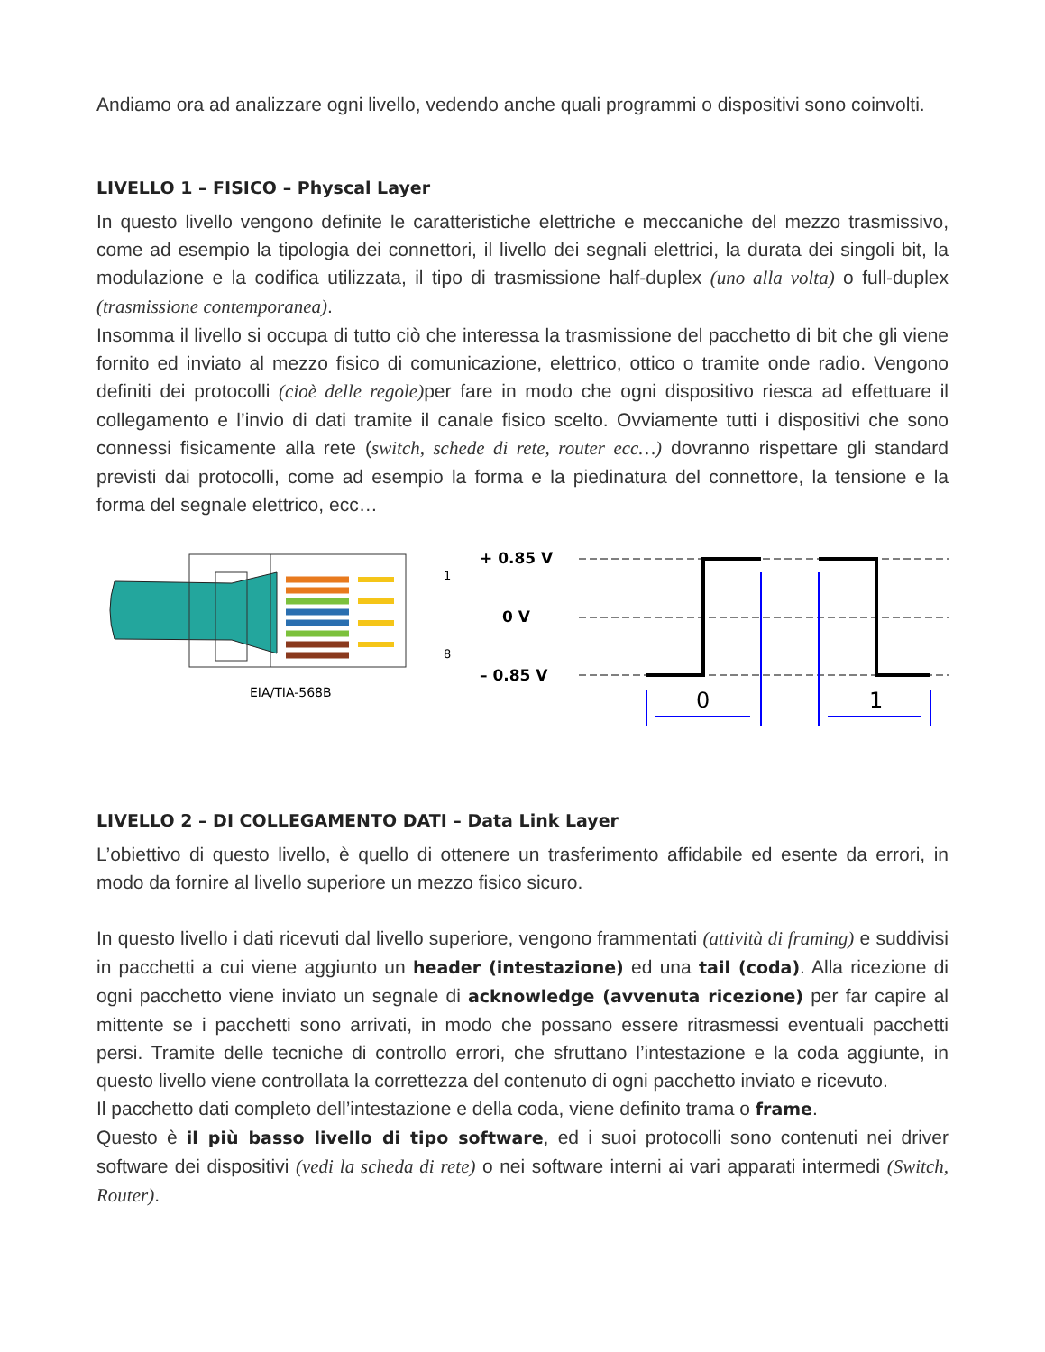Andiamo ora ad analizzare ogni livello, vedendo anche quali programmi o dispositivi sono coinvolti.
LIVELLO 1 – FISICO – Physcal Layer
In questo livello vengono definite le caratteristiche elettriche e meccaniche del mezzo trasmissivo, come ad esempio la tipologia dei connettori, il livello dei segnali elettrici, la durata dei singoli bit, la modulazione e la codifica utilizzata, il tipo di trasmissione half-duplex (uno alla volta) o full-duplex (trasmissione contemporanea).
Insomma il livello si occupa di tutto ciò che interessa la trasmissione del pacchetto di bit che gli viene fornito ed inviato al mezzo fisico di comunicazione, elettrico, ottico o tramite onde radio. Vengono definiti dei protocolli (cioè delle regole) per fare in modo che ogni dispositivo riesca ad effettuare il collegamento e l’invio di dati tramite il canale fisico scelto. Ovviamente tutti i dispositivi che sono connessi fisicamente alla rete (switch, schede di rete, router ecc…) dovranno rispettare gli standard previsti dai protocolli, come ad esempio la forma e la piedinatura del connettore, la tensione e la forma del segnale elettrico, ecc…
1
8
EIA/TIA-568B
+ 0.85 V
0 V
– 0.85 V
0
1
LIVELLO 2 – DI COLLEGAMENTO DATI – Data Link Layer
L’obiettivo di questo livello, è quello di ottenere un trasferimento affidabile ed esente da errori, in modo da fornire al livello superiore un mezzo fisico sicuro.
In questo livello i dati ricevuti dal livello superiore, vengono frammentati (attività di framing) e suddivisi in pacchetti a cui viene aggiunto un header (intestazione) ed una tail (coda). Alla ricezione di ogni pacchetto viene inviato un segnale di acknowledge (avvenuta ricezione) per far capire al mittente se i pacchetti sono arrivati, in modo che possano essere ritrasmessi eventuali pacchetti persi. Tramite delle tecniche di controllo errori, che sfruttano l’intestazione e la coda aggiunte, in questo livello viene controllata la correttezza del contenuto di ogni pacchetto inviato e ricevuto.
Il pacchetto dati completo dell’intestazione e della coda, viene definito trama o frame.
Questo è il più basso livello di tipo software, ed i suoi protocolli sono contenuti nei driver software dei dispositivi (vedi la scheda di rete) o nei software interni ai vari apparati intermedi (Switch, Router).